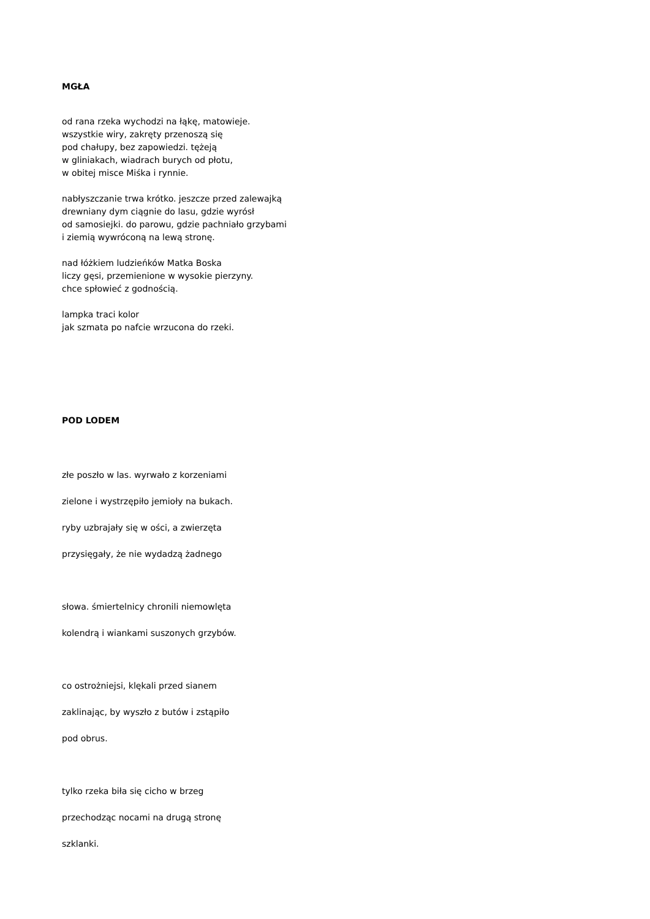MGŁA
od rana rzeka wychodzi na łąkę, matowieje.
wszystkie wiry, zakręty przenoszą się
pod chałupy, bez zapowiedzi. tężeją
w gliniakach, wiadrach burych od płotu,
w obitej misce Miśka i rynnie.
nabłyszczanie trwa krótko. jeszcze przed zalewajką
drewniany dym ciągnie do lasu, gdzie wyrósł
od samosiejki. do parowu, gdzie pachniało grzybami
i ziemią wywróconą na lewą stronę.
nad łóżkiem ludzieńków Matka Boska
liczy gęsi, przemienione w wysokie pierzyny.
chce spłowieć z godnością.
lampka traci kolor
jak szmata po nafcie wrzucona do rzeki.
POD LODEM
złe poszło w las. wyrwało z korzeniami
zielone i wystrzępiło jemioły na bukach.
ryby uzbrajały się w ości, a zwierzęta
przysięgały, że nie wydadzą żadnego
słowa. śmiertelnicy chronili niemowlęta
kolendrą i wiankami suszonych grzybów.
co ostrożniejsi, klękali przed sianem
zaklinając, by wyszło z butów i zstąpiło
pod obrus.
tylko rzeka biła się cicho w brzeg
przechodząc nocami na drugą stronę
szklanki.